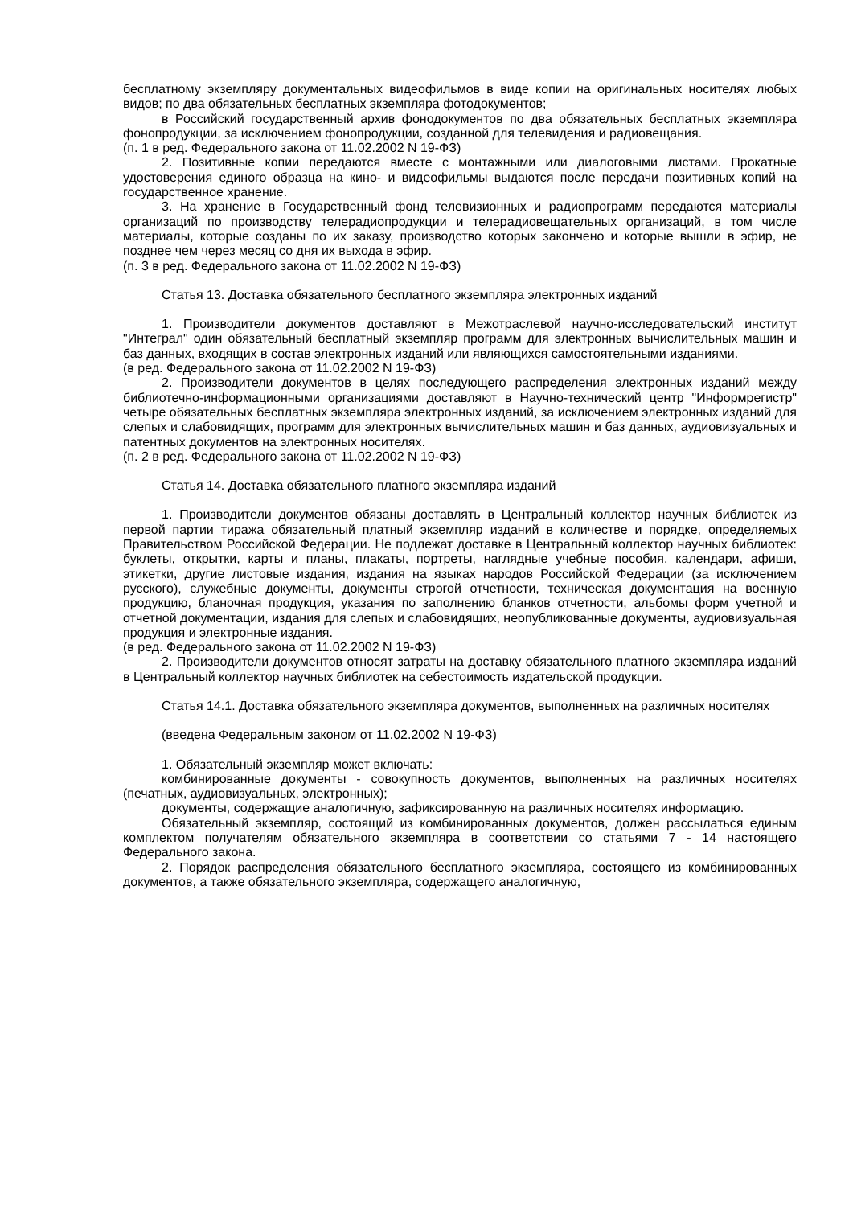бесплатному экземпляру документальных видеофильмов в виде копии на оригинальных носителях любых видов; по два обязательных бесплатных экземпляра фотодокументов;
в Российский государственный архив фонодокументов по два обязательных бесплатных экземпляра фонопродукции, за исключением фонопродукции, созданной для телевидения и радиовещания.
(п. 1 в ред. Федерального закона от 11.02.2002 N 19-ФЗ)
2. Позитивные копии передаются вместе с монтажными или диалоговыми листами. Прокатные удостоверения единого образца на кино- и видеофильмы выдаются после передачи позитивных копий на государственное хранение.
3. На хранение в Государственный фонд телевизионных и радиопрограмм передаются материалы организаций по производству телерадиопродукции и телерадиовещательных организаций, в том числе материалы, которые созданы по их заказу, производство которых закончено и которые вышли в эфир, не позднее чем через месяц со дня их выхода в эфир.
(п. 3 в ред. Федерального закона от 11.02.2002 N 19-ФЗ)
Статья 13. Доставка обязательного бесплатного экземпляра электронных изданий
1. Производители документов доставляют в Межотраслевой научно-исследовательский институт "Интеграл" один обязательный бесплатный экземпляр программ для электронных вычислительных машин и баз данных, входящих в состав электронных изданий или являющихся самостоятельными изданиями.
(в ред. Федерального закона от 11.02.2002 N 19-ФЗ)
2. Производители документов в целях последующего распределения электронных изданий между библиотечно-информационными организациями доставляют в Научно-технический центр "Информрегистр" четыре обязательных бесплатных экземпляра электронных изданий, за исключением электронных изданий для слепых и слабовидящих, программ для электронных вычислительных машин и баз данных, аудиовизуальных и патентных документов на электронных носителях.
(п. 2 в ред. Федерального закона от 11.02.2002 N 19-ФЗ)
Статья 14. Доставка обязательного платного экземпляра изданий
1. Производители документов обязаны доставлять в Центральный коллектор научных библиотек из первой партии тиража обязательный платный экземпляр изданий в количестве и порядке, определяемых Правительством Российской Федерации. Не подлежат доставке в Центральный коллектор научных библиотек: буклеты, открытки, карты и планы, плакаты, портреты, наглядные учебные пособия, календари, афиши, этикетки, другие листовые издания, издания на языках народов Российской Федерации (за исключением русского), служебные документы, документы строгой отчетности, техническая документация на военную продукцию, бланочная продукция, указания по заполнению бланков отчетности, альбомы форм учетной и отчетной документации, издания для слепых и слабовидящих, неопубликованные документы, аудиовизуальная продукция и электронные издания.
(в ред. Федерального закона от 11.02.2002 N 19-ФЗ)
2. Производители документов относят затраты на доставку обязательного платного экземпляра изданий в Центральный коллектор научных библиотек на себестоимость издательской продукции.
Статья 14.1. Доставка обязательного экземпляра документов, выполненных на различных носителях
(введена Федеральным законом от 11.02.2002 N 19-ФЗ)
1. Обязательный экземпляр может включать:
комбинированные документы - совокупность документов, выполненных на различных носителях (печатных, аудиовизуальных, электронных);
документы, содержащие аналогичную, зафиксированную на различных носителях информацию.
Обязательный экземпляр, состоящий из комбинированных документов, должен рассылаться единым комплектом получателям обязательного экземпляра в соответствии со статьями 7 - 14 настоящего Федерального закона.
2. Порядок распределения обязательного бесплатного экземпляра, состоящего из комбинированных документов, а также обязательного экземпляра, содержащего аналогичную,